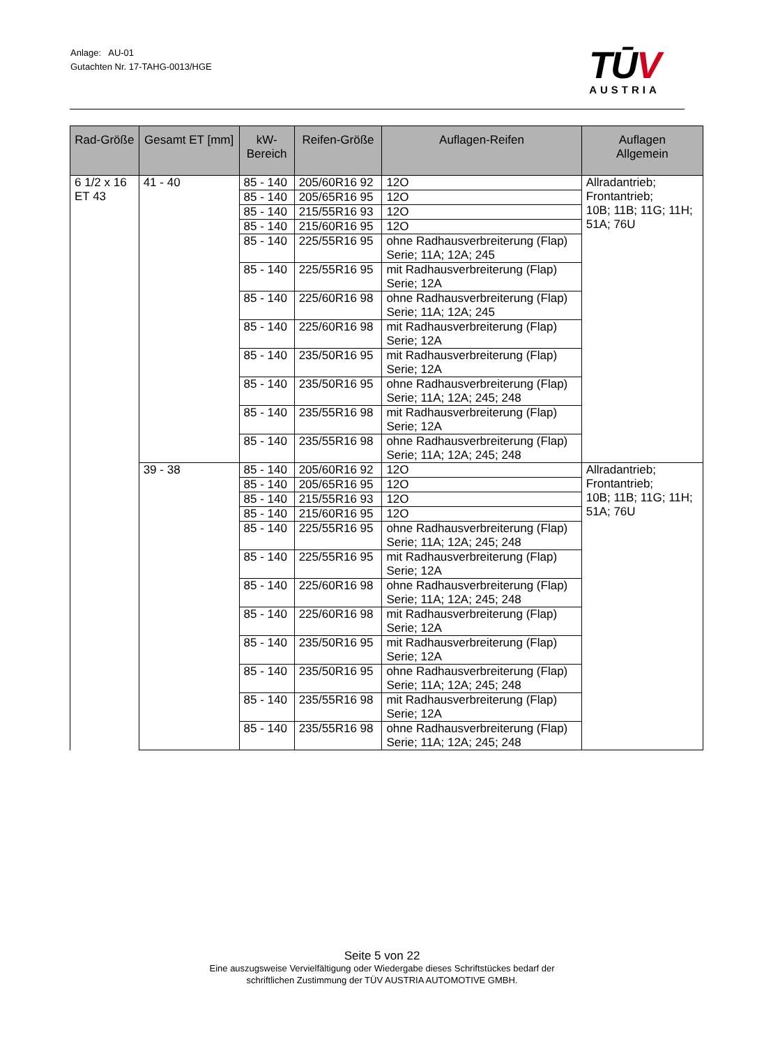Anlage: AU-01
Gutachten Nr. 17-TAHG-0013/HGE
TŪV
AUSTRIA
| Rad-Größe | Gesamt ET [mm] | kW- Bereich | Reifen-Größe | Auflagen-Reifen | Auflagen Allgemein |
| --- | --- | --- | --- | --- | --- |
| 6 1/2 x 16 ET 43 | 41 - 40 | 85 - 140 | 205/60R16 92 | 12O | Allradantrieb; Frontantrieb; 10B; 11B; 11G; 11H; 51A; 76U |
| | | 85 - 140 | 205/65R16 95 | 12O | |
| | | 85 - 140 | 215/55R16 93 | 12O | |
| | | 85 - 140 | 215/60R16 95 | 12O | |
| | | 85 - 140 | 225/55R16 95 | ohne Radhausverbreiterung (Flap) Serie; 11A; 12A; 245 | |
| | | 85 - 140 | 225/55R16 95 | mit Radhausverbreiterung (Flap) Serie; 12A | |
| | | 85 - 140 | 225/60R16 98 | ohne Radhausverbreiterung (Flap) Serie; 11A; 12A; 245 | |
| | | 85 - 140 | 225/60R16 98 | mit Radhausverbreiterung (Flap) Serie; 12A | |
| | | 85 - 140 | 235/50R16 95 | mit Radhausverbreiterung (Flap) Serie; 12A | |
| | | 85 - 140 | 235/50R16 95 | ohne Radhausverbreiterung (Flap) Serie; 11A; 12A; 245; 248 | |
| | | 85 - 140 | 235/55R16 98 | mit Radhausverbreiterung (Flap) Serie; 12A | |
| | | 85 - 140 | 235/55R16 98 | ohne Radhausverbreiterung (Flap) Serie; 11A; 12A; 245; 248 | |
| | 39 - 38 | 85 - 140 | 205/60R16 92 | 12O | Allradantrieb; Frontantrieb; 10B; 11B; 11G; 11H; 51A; 76U |
| | | 85 - 140 | 205/65R16 95 | 12O | |
| | | 85 - 140 | 215/55R16 93 | 12O | |
| | | 85 - 140 | 215/60R16 95 | 12O | |
| | | 85 - 140 | 225/55R16 95 | ohne Radhausverbreiterung (Flap) Serie; 11A; 12A; 245; 248 | |
| | | 85 - 140 | 225/55R16 95 | mit Radhausverbreiterung (Flap) Serie; 12A | |
| | | 85 - 140 | 225/60R16 98 | ohne Radhausverbreiterung (Flap) Serie; 11A; 12A; 245; 248 | |
| | | 85 - 140 | 225/60R16 98 | mit Radhausverbreiterung (Flap) Serie; 12A | |
| | | 85 - 140 | 235/50R16 95 | mit Radhausverbreiterung (Flap) Serie; 12A | |
| | | 85 - 140 | 235/50R16 95 | ohne Radhausverbreiterung (Flap) Serie; 11A; 12A; 245; 248 | |
| | | 85 - 140 | 235/55R16 98 | mit Radhausverbreiterung (Flap) Serie; 12A | |
| | | 85 - 140 | 235/55R16 98 | ohne Radhausverbreiterung (Flap) Serie; 11A; 12A; 245; 248 | |
Seite 5 von 22
Eine auszugsweise Vervielfältigung oder Wiedergabe dieses Schriftstückes bedarf der
schriftlichen Zustimmung der TÜV AUSTRIA AUTOMOTIVE GMBH.